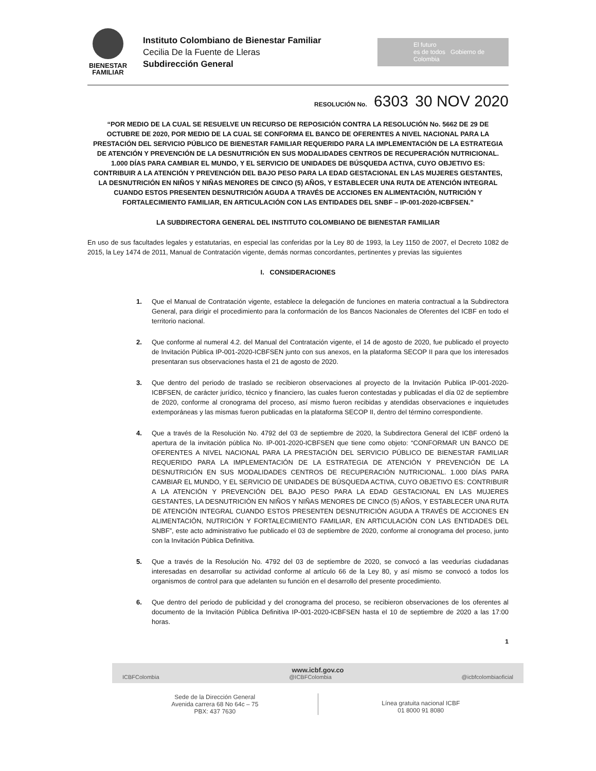BIENESTAR FAMILIAR
Instituto Colombiano de Bienestar Familiar
Cecilia De la Fuente de Lleras
Subdirección General
El futuro
es de todos Gobierno de Colombia
RESOLUCIÓN No. 6303 30 NOV 2020
“POR MEDIO DE LA CUAL SE RESUELVE UN RECURSO DE REPOSICIÓN CONTRA LA RESOLUCIÓN No. 5662 DE 29 DE OCTUBRE DE 2020, POR MEDIO DE LA CUAL SE CONFORMA EL BANCO DE OFERENTES A NIVEL NACIONAL PARA LA PRESTACIÓN DEL SERVICIO PÚBLICO DE BIENESTAR FAMILIAR REQUERIDO PARA LA IMPLEMENTACIÓN DE LA ESTRATEGIA DE ATENCIÓN Y PREVENCIÓN DE LA DESNUTRICIÓN EN SUS MODALIDADES CENTROS DE RECUPERACIÓN NUTRICIONAL. 1.000 DÍAS PARA CAMBIAR EL MUNDO, Y EL SERVICIO DE UNIDADES DE BÚSQUEDA ACTIVA, CUYO OBJETIVO ES: CONTRIBUIR A LA ATENCIÓN Y PREVENCIÓN DEL BAJO PESO PARA LA EDAD GESTACIONAL EN LAS MUJERES GESTANTES, LA DESNUTRICIÓN EN NIÑOS Y NIÑAS MENORES DE CINCO (5) AÑOS, Y ESTABLECER UNA RUTA DE ATENCIÓN INTEGRAL CUANDO ESTOS PRESENTEN DESNUTRICIÓN AGUDA A TRAVÉS DE ACCIONES EN ALIMENTACIÓN, NUTRICIÓN Y FORTALECIMIENTO FAMILIAR, EN ARTICULACIÓN CON LAS ENTIDADES DEL SNBF – IP-001-2020-ICBFSEN.”
LA SUBDIRECTORA GENERAL DEL INSTITUTO COLOMBIANO DE BIENESTAR FAMILIAR
En uso de sus facultades legales y estatutarias, en especial las conferidas por la Ley 80 de 1993, la Ley 1150 de 2007, el Decreto 1082 de 2015, la Ley 1474 de 2011, Manual de Contratación vigente, demás normas concordantes, pertinentes y previas las siguientes
I. CONSIDERACIONES
1. Que el Manual de Contratación vigente, establece la delegación de funciones en materia contractual a la Subdirectora General, para dirigir el procedimiento para la conformación de los Bancos Nacionales de Oferentes del ICBF en todo el territorio nacional.
2. Que conforme al numeral 4.2. del Manual del Contratación vigente, el 14 de agosto de 2020, fue publicado el proyecto de Invitación Pública IP-001-2020-ICBFSEN junto con sus anexos, en la plataforma SECOP II para que los interesados presentaran sus observaciones hasta el 21 de agosto de 2020.
3. Que dentro del periodo de traslado se recibieron observaciones al proyecto de la Invitación Publica IP-001-2020-ICBFSEN, de carácter jurídico, técnico y financiero, las cuales fueron contestadas y publicadas el día 02 de septiembre de 2020, conforme al cronograma del proceso, así mismo fueron recibidas y atendidas observaciones e inquietudes extemporáneas y las mismas fueron publicadas en la plataforma SECOP II, dentro del término correspondiente.
4. Que a través de la Resolución No. 4792 del 03 de septiembre de 2020, la Subdirectora General del ICBF ordenó la apertura de la invitación pública No. IP-001-2020-ICBFSEN que tiene como objeto: “CONFORMAR UN BANCO DE OFERENTES A NIVEL NACIONAL PARA LA PRESTACIÓN DEL SERVICIO PÚBLICO DE BIENESTAR FAMILIAR REQUERIDO PARA LA IMPLEMENTACIÓN DE LA ESTRATEGIA DE ATENCIÓN Y PREVENCIÓN DE LA DESNUTRICIÓN EN SUS MODALIDADES CENTROS DE RECUPERACIÓN NUTRICIONAL. 1.000 DÍAS PARA CAMBIAR EL MUNDO, Y EL SERVICIO DE UNIDADES DE BÚSQUEDA ACTIVA, CUYO OBJETIVO ES: CONTRIBUIR A LA ATENCIÓN Y PREVENCIÓN DEL BAJO PESO PARA LA EDAD GESTACIONAL EN LAS MUJERES GESTANTES, LA DESNUTRICIÓN EN NIÑOS Y NIÑAS MENORES DE CINCO (5) AÑOS, Y ESTABLECER UNA RUTA DE ATENCIÓN INTEGRAL CUANDO ESTOS PRESENTEN DESNUTRICIÓN AGUDA A TRAVÉS DE ACCIONES EN ALIMENTACIÓN, NUTRICIÓN Y FORTALECIMIENTO FAMILIAR, EN ARTICULACIÓN CON LAS ENTIDADES DEL SNBF”, este acto administrativo fue publicado el 03 de septiembre de 2020, conforme al cronograma del proceso, junto con la Invitación Pública Definitiva.
5. Que a través de la Resolución No. 4792 del 03 de septiembre de 2020, se convocó a las veedurías ciudadanas interesadas en desarrollar su actividad conforme al artículo 66 de la Ley 80, y así mismo se convocó a todos los organismos de control para que adelanten su función en el desarrollo del presente procedimiento.
6. Que dentro del periodo de publicidad y del cronograma del proceso, se recibieron observaciones de los oferentes al documento de la Invitación Pública Definitiva IP-001-2020-ICBFSEN hasta el 10 de septiembre de 2020 a las 17:00 horas.
1
www.icbf.gov.co
ICBFColombia @ICBFColombia @icbfcolombiaoficial
Sede de la Dirección General
Avenida carrera 68 No 64c – 75
PBX: 437 7630
Línea gratuita nacional ICBF
01 8000 91 8080